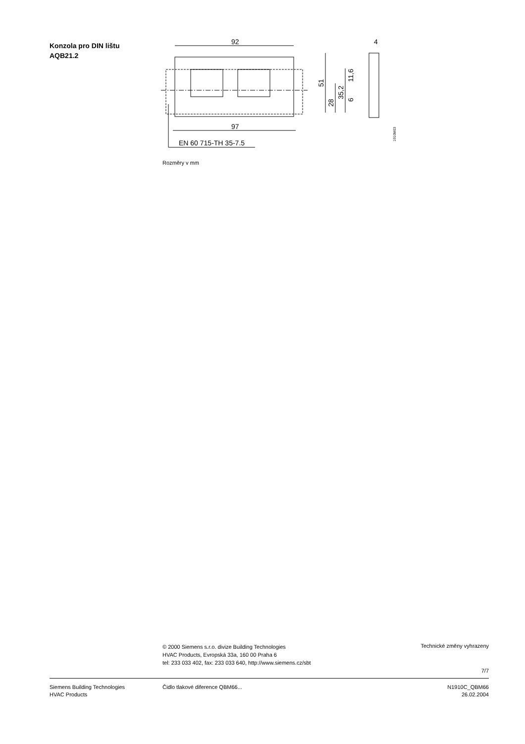Konzola pro DIN lištu
AQB21.2
92
97
EN 60 715-TH 35-7.5
51
28
35,2
11,6
6
4
1910M03
Rozměry v mm
© 2000 Siemens s.r.o. divize Building Technologies
HVAC Products, Evropská 33a, 160 00 Praha 6
tel: 233 033 402, fax: 233 033 640, http://www.siemens.cz/sbt
Technické změny vyhrazeny
7/7
Siemens Building Technologies
HVAC Products
Čidlo tlakové diference QBM66...
N1910C_QBM66
26.02.2004